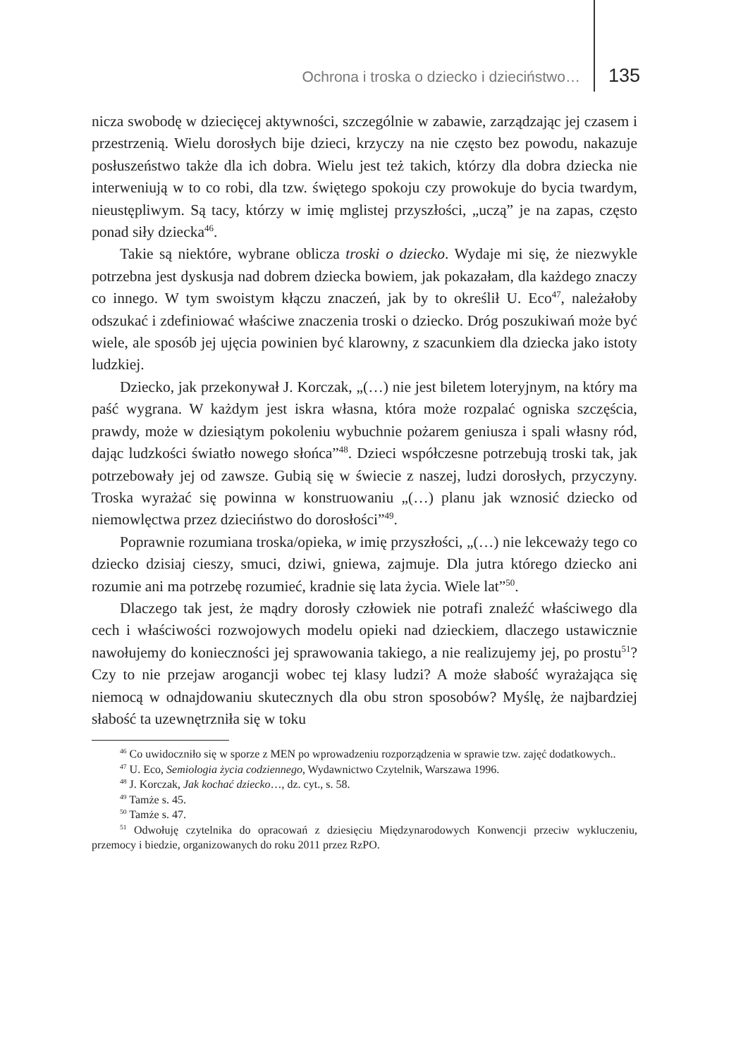Ochrona i troska o dziecko i dzieciństwo… 135
nicza swobodę w dziecięcej aktywności, szczególnie w zabawie, zarządzając jej czasem i przestrzenią. Wielu dorosłych bije dzieci, krzyczy na nie często bez powodu, nakazuje posłuszeństwo także dla ich dobra. Wielu jest też takich, którzy dla dobra dziecka nie interweniują w to co robi, dla tzw. świętego spokoju czy prowokuje do bycia twardym, nieustępliwym. Są tacy, którzy w imię mglistej przyszłości, „uczą” je na zapas, często ponad siły dziecka<sup>46</sup>.
Takie są niektóre, wybrane oblicza troski o dziecko. Wydaje mi się, że niezwykle potrzebna jest dyskusja nad dobrem dziecka bowiem, jak pokazałam, dla każdego znaczy co innego. W tym swoistym kłączu znaczeń, jak by to określił U. Eco<sup>47</sup>, należałoby odszukać i zdefiniować właściwe znaczenia troski o dziecko. Dróg poszukiwań może być wiele, ale sposób jej ujęcia powinien być klarowny, z szacunkiem dla dziecka jako istoty ludzkiej.
Dziecko, jak przekonywał J. Korczak, „(…) nie jest biletem loteryjnym, na który ma paść wygrana. W każdym jest iskra własna, która może rozpalać ogniska szczęścia, prawdy, może w dziesiątym pokoleniu wybuchnie pożarem geniusza i spali własny ród, dając ludzkości światło nowego słońca”<sup>48</sup>. Dzieci współczesne potrzebują troski tak, jak potrzebowały jej od zawsze. Gubią się w świecie z naszej, ludzi dorosłych, przyczyny. Troska wyrażać się powinna w konstruowaniu „(…) planu jak wznosić dziecko od niemowlęctwa przez dzieciństwo do dorosłości”<sup>49</sup>.
Poprawnie rozumiana troska/opieka, w imię przyszłości, „(…) nie lekceważy tego co dziecko dzisiaj cieszy, smuci, dziwi, gniewa, zajmuje. Dla jutra którego dziecko ani rozumie ani ma potrzebę rozumieć, kradnie się lata życia. Wiele lat”<sup>50</sup>.
Dlaczego tak jest, że mądry dorosły człowiek nie potrafi znaleźć właściwego dla cech i właściwości rozwojowych modelu opieki nad dzieckiem, dlaczego ustawicznie nawołujemy do konieczności jej sprawowania takiego, a nie realizujemy jej, po prostu<sup>51</sup>? Czy to nie przejaw arogancji wobec tej klasy ludzi? A może słabość wyrażająca się niemocą w odnajdowaniu skutecznych dla obu stron sposobów? Myślę, że najbardziej słabość ta uzewnętrzniła się w toku
<sup>46</sup> Co uwidoczniło się w sporze z MEN po wprowadzeniu rozporządzenia w sprawie tzw. zajęć dodatkowych..
<sup>47</sup> U. Eco, Semiologia życia codziennego, Wydawnictwo Czytelnik, Warszawa 1996.
<sup>48</sup> J. Korczak, Jak kochać dziecko…, dz. cyt., s. 58.
<sup>49</sup> Tamże s. 45.
<sup>50</sup> Tamże s. 47.
<sup>51</sup> Odwołuję czytelnika do opracowań z dziesięciu Międzynarodowych Konwencji przeciw wykluczeniu, przemocy i biedzie, organizowanych do roku 2011 przez RzPO.